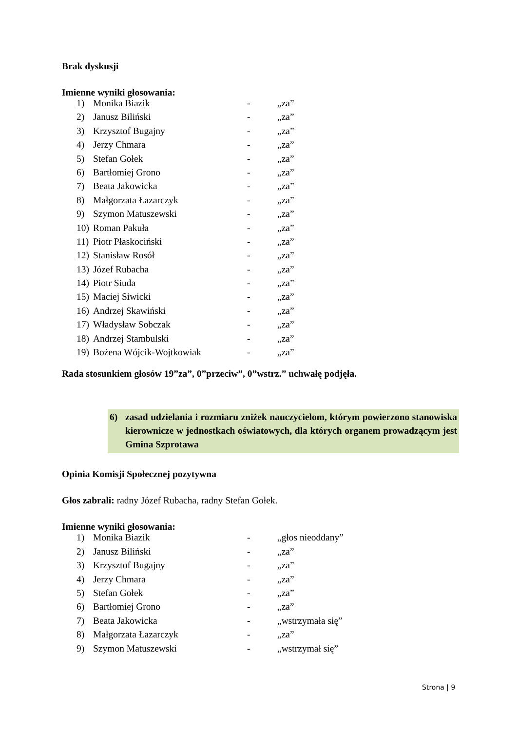Brak dyskusji
Imienne wyniki głosowania:
| 1) | Monika Biazik | - | „za” |
| 2) | Janusz Biliński | - | „za” |
| 3) | Krzysztof Bugajny | - | „za” |
| 4) | Jerzy Chmara | - | „za” |
| 5) | Stefan Gołek | - | „za” |
| 6) | Bartłomiej Grono | - | „za” |
| 7) | Beata Jakowicka | - | „za” |
| 8) | Małgorzata Łazarczyk | - | „za” |
| 9) | Szymon Matuszewski | - | „za” |
| 10) | Roman Pakuła | - | „za” |
| 11) | Piotr Płaskociński | - | „za” |
| 12) | Stanisław Rosół | - | „za” |
| 13) | Józef Rubacha | - | „za” |
| 14) | Piotr Siuda | - | „za” |
| 15) | Maciej Siwicki | - | „za” |
| 16) | Andrzej Skawiński | - | „za” |
| 17) | Władysław Sobczak | - | „za” |
| 18) | Andrzej Stambulski | - | „za” |
| 19) | Bożena Wójcik-Wojtkowiak | - | „za” |
Rada stosunkiem głosów 19”za”, 0”przeciw”, 0”wstrz.” uchwałę podjęła.
6) zasad udzielania i rozmiaru zniżek nauczycielom, którym powierzono stanowiska kierownicze w jednostkach oświatowych, dla których organem prowadzącym jest Gmina Szprotawa
Opinia Komisji Społecznej pozytywna
Głos zabrali: radny Józef Rubacha, radny Stefan Gołek.
Imienne wyniki głosowania:
| 1) | Monika Biazik | - | „głos nieoddany” |
| 2) | Janusz Biliński | - | „za” |
| 3) | Krzysztof Bugajny | - | „za” |
| 4) | Jerzy Chmara | - | „za” |
| 5) | Stefan Gołek | - | „za” |
| 6) | Bartłomiej Grono | - | „za” |
| 7) | Beata Jakowicka | - | „wstrzymała się” |
| 8) | Małgorzata Łazarczyk | - | „za” |
| 9) | Szymon Matuszewski | - | „wstrzymał się” |
Strona | 9